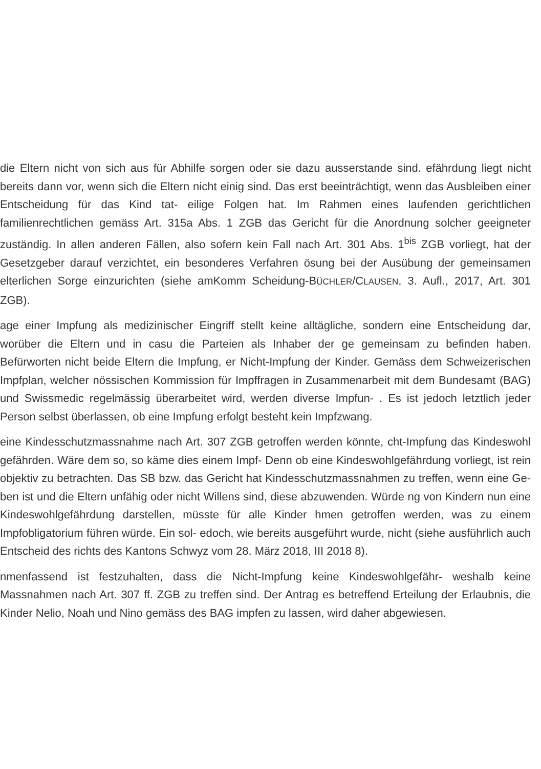die Eltern nicht von sich aus für Abhilfe sorgen oder sie dazu ausserstande sind. efährdung liegt nicht bereits dann vor, wenn sich die Eltern nicht einig sind. Das erst beeinträchtigt, wenn das Ausbleiben einer Entscheidung für das Kind tat- eilige Folgen hat. Im Rahmen eines laufenden gerichtlichen familienrechtlichen gemäss Art. 315a Abs. 1 ZGB das Gericht für die Anordnung solcher geeigneter zuständig. In allen anderen Fällen, also sofern kein Fall nach Art. 301 Abs. 1<sup>bis</sup> ZGB vorliegt, hat der Gesetzgeber darauf verzichtet, ein besonderes Verfahren ösung bei der Ausübung der gemeinsamen elterlichen Sorge einzurichten (siehe amKomm Scheidung-BÜCHLER/CLAUSEN, 3. Aufl., 2017, Art. 301 ZGB).
age einer Impfung als medizinischer Eingriff stellt keine alltägliche, sondern eine Entscheidung dar, worüber die Eltern und in casu die Parteien als Inhaber der ge gemeinsam zu befinden haben. Befürworten nicht beide Eltern die Impfung, er Nicht-Impfung der Kinder. Gemäss dem Schweizerischen Impfplan, welcher nössischen Kommission für Impffragen in Zusammenarbeit mit dem Bundesamt (BAG) und Swissmedic regelmässig überarbeitet wird, werden diverse Impfun- . Es ist jedoch letztlich jeder Person selbst überlassen, ob eine Impfung erfolgt besteht kein Impfzwang.
eine Kindesschutzmassnahme nach Art. 307 ZGB getroffen werden könnte, cht-Impfung das Kindeswohl gefährden. Wäre dem so, so käme dies einem Impf- Denn ob eine Kindeswohlgefährdung vorliegt, ist rein objektiv zu betrachten. Das SB bzw. das Gericht hat Kindesschutzmassnahmen zu treffen, wenn eine Ge- ben ist und die Eltern unfähig oder nicht Willens sind, diese abzuwenden. Würde ng von Kindern nun eine Kindeswohlgefährdung darstellen, müsste für alle Kinder hmen getroffen werden, was zu einem Impfobligatorium führen würde. Ein sol- edoch, wie bereits ausgeführt wurde, nicht (siehe ausführlich auch Entscheid des richts des Kantons Schwyz vom 28. März 2018, III 2018 8).
nmenfassend ist festzuhalten, dass die Nicht-Impfung keine Kindeswohlgefähr- weshalb keine Massnahmen nach Art. 307 ff. ZGB zu treffen sind. Der Antrag es betreffend Erteilung der Erlaubnis, die Kinder Nelio, Noah und Nino gemäss des BAG impfen zu lassen, wird daher abgewiesen.